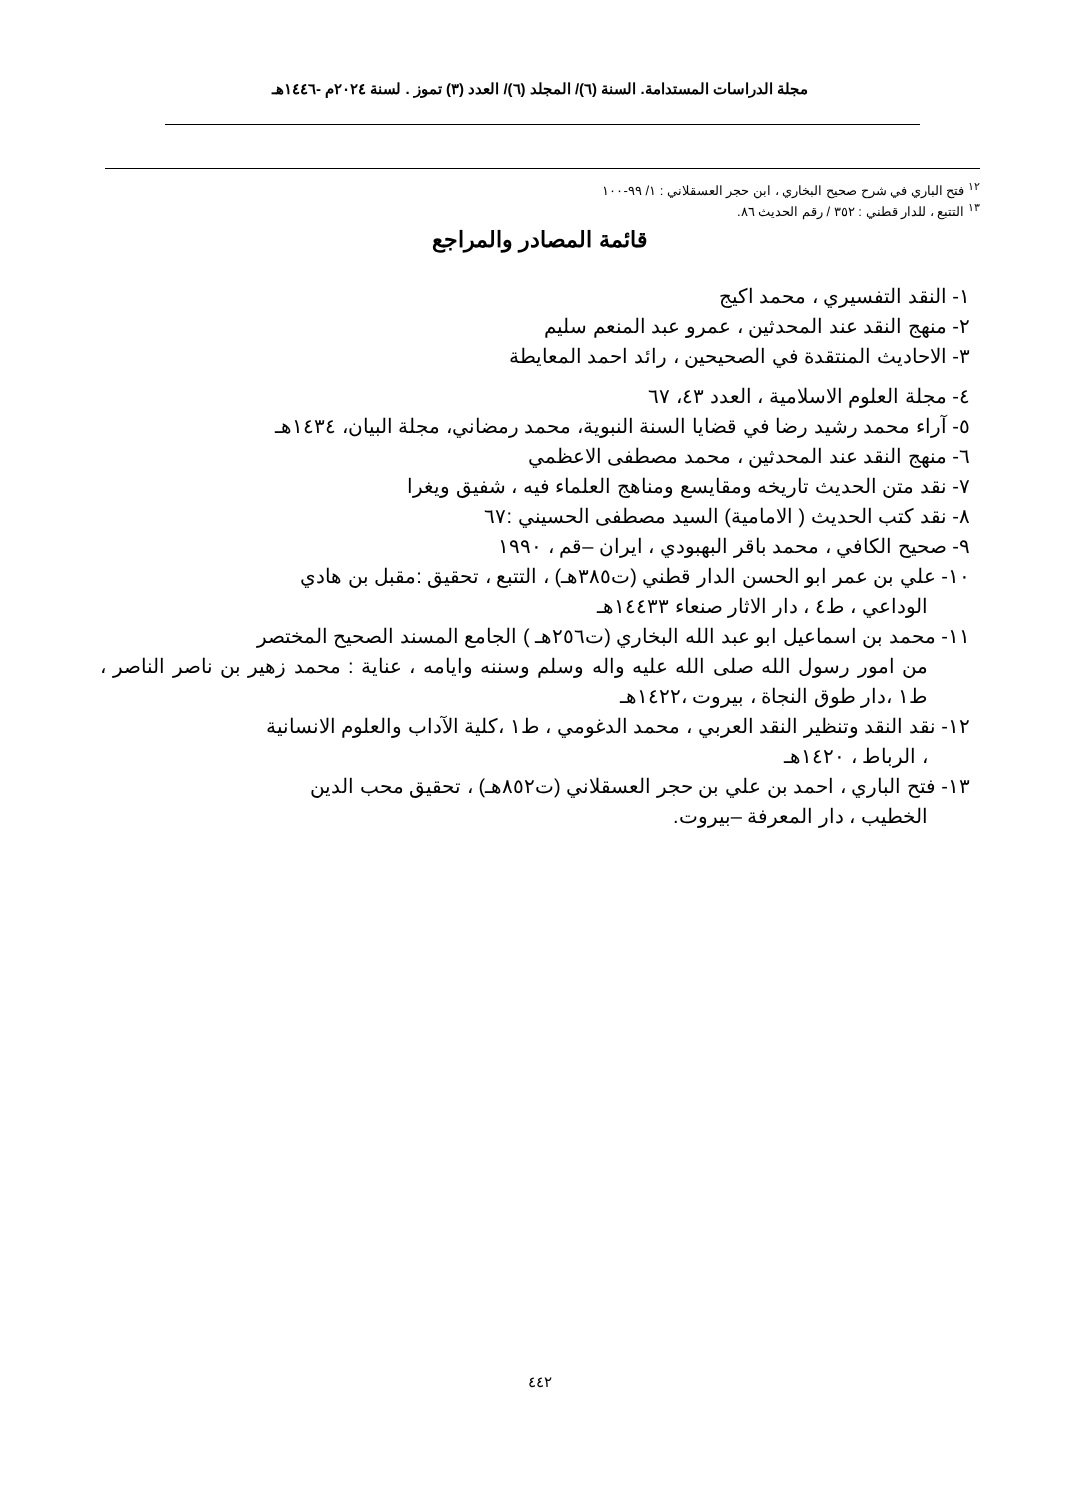مجلة الدراسات المستدامة. السنة (٦)/ المجلد (٦)/ العدد (٣) تموز . لسنة ٢٠٢٤م -١٤٤٦هـ
<sup>١٢</sup> فتح الباري في شرح صحيح البخاري ، ابن حجر العسقلاني : ١/ ٩٩-١٠٠
<sup>١٣</sup> التتبع ، للدار قطني : ٣٥٢ / رقم الحديث ٨٦.
قائمة المصادر والمراجع
١- النقد التفسيري ، محمد اكيج
٢- منهج النقد عند المحدثين ، عمرو عبد المنعم سليم
٣- الاحاديث المنتقدة في الصحيحين ، رائد احمد المعايطة
٤- مجلة العلوم الاسلامية ، العدد ٤٣، ٦٧
٥- آراء محمد رشيد رضا في قضايا السنة النبوية، محمد رمضاني، مجلة البيان، ١٤٣٤هـ
٦- منهج النقد عند المحدثين ، محمد مصطفى الاعظمي
٧- نقد متن الحديث تاريخه ومقايسع ومناهج العلماء فيه ، شفيق ويغرا
٨- نقد كتب الحديث ( الامامية) السيد مصطفى الحسيني :٦٧
٩- صحيح الكافي ، محمد باقر البهبودي ، ايران –قم ، ١٩٩٠
١٠- علي بن عمر ابو الحسن الدار قطني (ت٣٨٥هـ) ، التتبع ، تحقيق :مقبل بن هادي
الوداعي ، ط٤ ، دار الاثار صنعاء ١٤٤٣٣هـ
١١- محمد بن اسماعيل ابو عبد الله البخاري (ت٢٥٦هـ ) الجامع المسند الصحيح المختصر
من امور رسول الله صلى الله عليه واله وسلم وسننه وايامه ، عناية : محمد زهير بن ناصر الناصر ، ط١ ،دار طوق النجاة ، بيروت ،١٤٢٢هـ
١٢- نقد النقد وتنظير النقد العربي ، محمد الدغومي ، ط١ ،كلية الآداب والعلوم الانسانية
، الرباط ، ١٤٢٠هـ
١٣- فتح الباري ، احمد بن علي بن حجر العسقلاني (ت٨٥٢هـ) ، تحقيق محب الدين
الخطيب ، دار المعرفة –بيروت.
٤٤٢